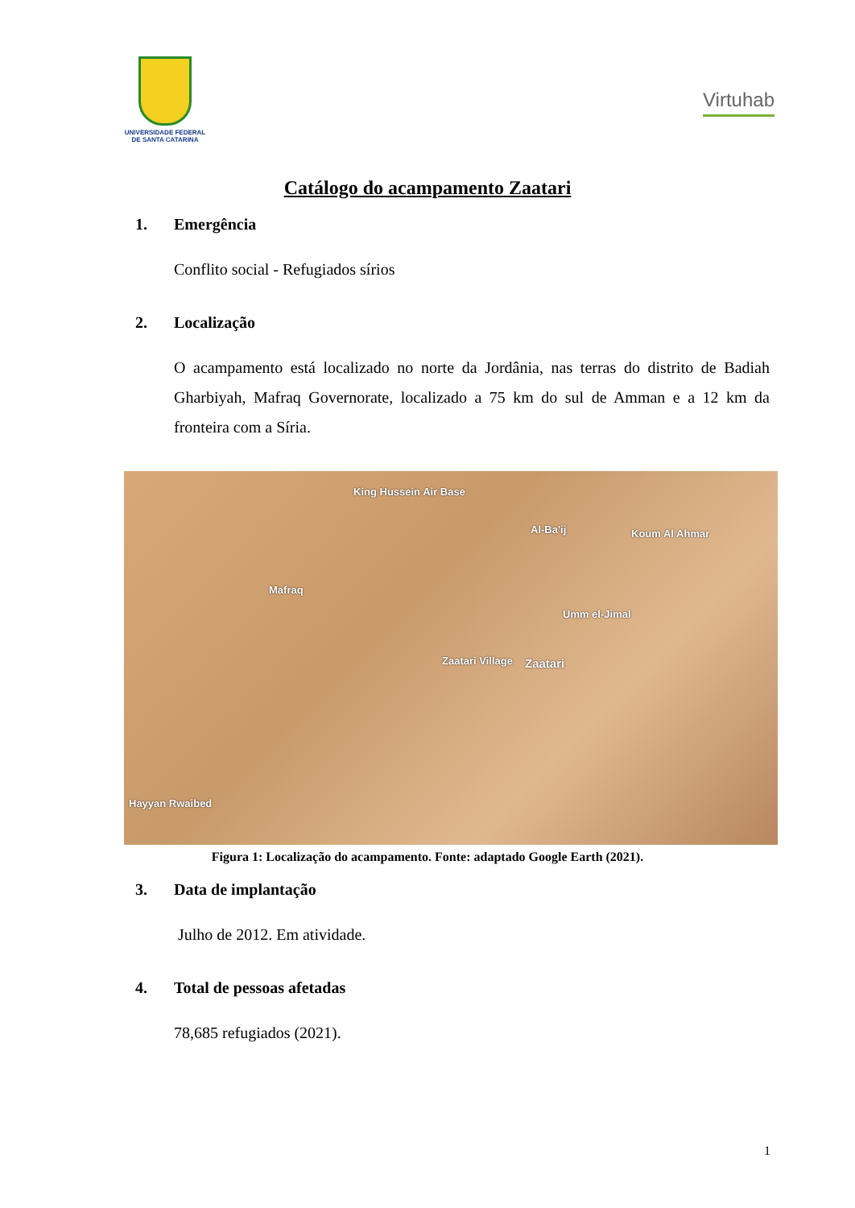UNIVERSIDADE FEDERAL DE SANTA CATARINA
Virtuhab
Catálogo do acampamento Zaatari
1. Emergência
Conflito social - Refugiados sírios
2. Localização
O acampamento está localizado no norte da Jordânia, nas terras do distrito de Badiah Gharbiyah, Mafraq Governorate, localizado a 75 km do sul de Amman e a 12 km da fronteira com a Síria.
King Hussein Air Base
Al-Ba'ij Koum Al Ahmar
Mafraq
Umm el-Jimal
Zaatari Village Zaatari
Hayyan Rwaibed
Figura 1: Localização do acampamento. Fonte: adaptado Google Earth (2021).
3. Data de implantação
Julho de 2012. Em atividade.
4. Total de pessoas afetadas
78,685 refugiados (2021).
1